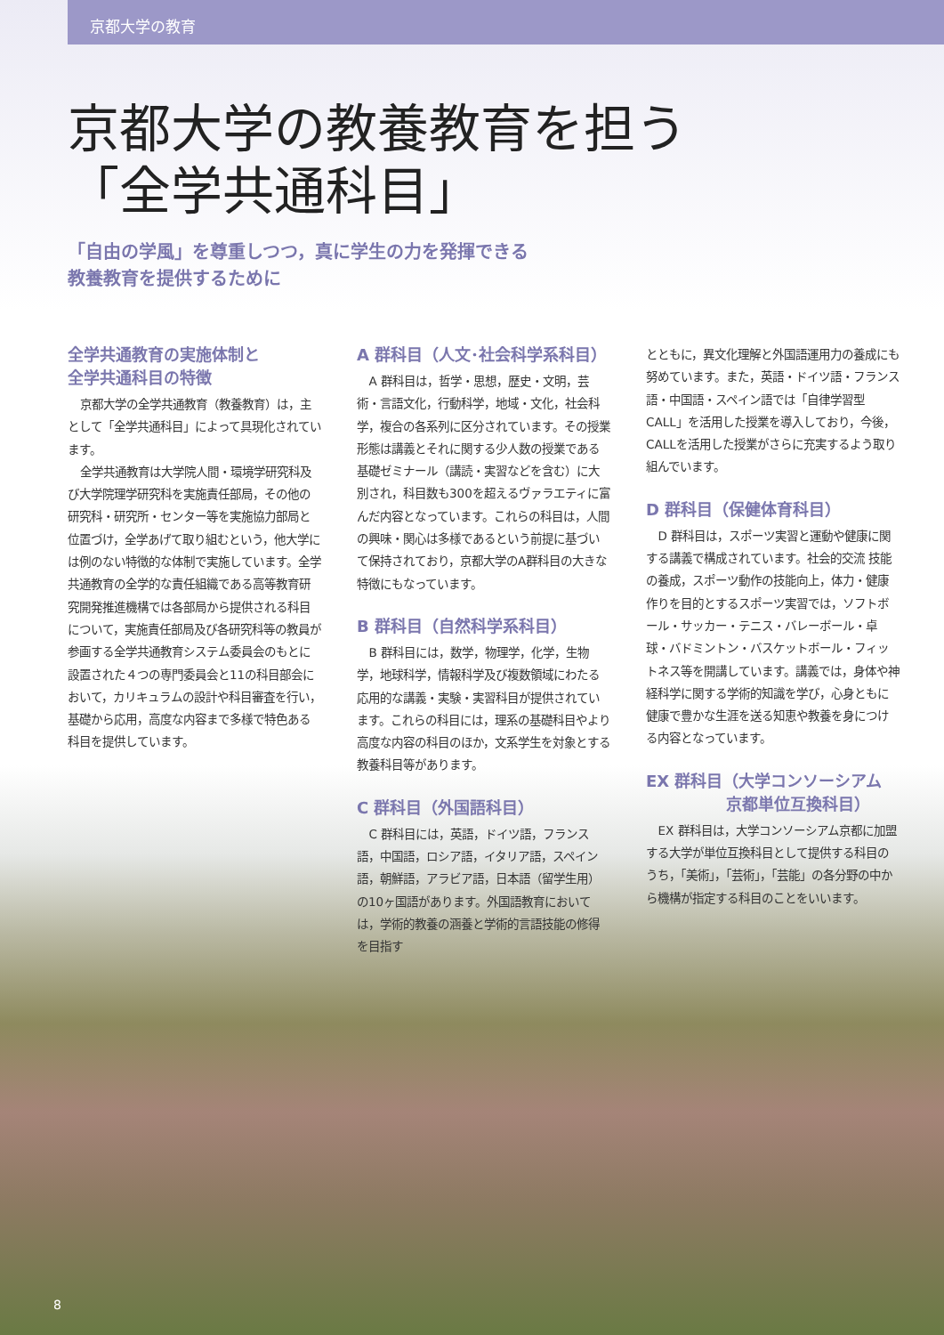京都大学の教育
京都大学の教養教育を担う
「全学共通科目」
「自由の学風」を尊重しつつ，真に学生の力を発揮できる
教養教育を提供するために
全学共通教育の実施体制と
全学共通科目の特徴
京都大学の全学共通教育（教養教育）は，主として「全学共通科目」によって具現化されています。
全学共通教育は大学院人間・環境学研究科及び大学院理学研究科を実施責任部局，その他の研究科・研究所・センター等を実施協力部局と位置づけ，全学あげて取り組むという，他大学には例のない特徴的な体制で実施しています。全学共通教育の全学的な責任組織である高等教育研究開発推進機構では各部局から提供される科目について，実施責任部局及び各研究科等の教員が参画する全学共通教育システム委員会のもとに設置された４つの専門委員会と11の科目部会において，カリキュラムの設計や科目審査を行い，基礎から応用，高度な内容まで多様で特色ある科目を提供しています。
A 群科目（人文･社会科学系科目）
A 群科目は，哲学・思想，歴史・文明，芸術・言語文化，行動科学，地域・文化，社会科学，複合の各系列に区分されています。その授業形態は講義とそれに関する少人数の授業である基礎ゼミナール（講読・実習などを含む）に大別され，科目数も300を超えるヴァラエティに富んだ内容となっています。これらの科目は，人間の興味・関心は多様であるという前提に基づいて保持されており，京都大学のA群科目の大きな特徴にもなっています。
B 群科目（自然科学系科目）
B 群科目には，数学，物理学，化学，生物学，地球科学，情報科学及び複数領域にわたる応用的な講義・実験・実習科目が提供されています。これらの科目には，理系の基礎科目やより高度な内容の科目のほか，文系学生を対象とする教養科目等があります。
C 群科目（外国語科目）
C 群科目には，英語，ドイツ語，フランス語，中国語，ロシア語，イタリア語，スペイン語，朝鮮語，アラビア語，日本語（留学生用）の10ヶ国語があります。外国語教育においては，学術的教養の涵養と学術的言語技能の修得を目指す
とともに，異文化理解と外国語運用力の養成にも努めています。また，英語・ドイツ語・フランス語・中国語・スペイン語では「自律学習型CALL」を活用した授業を導入しており，今後，CALLを活用した授業がさらに充実するよう取り組んでいます。
D 群科目（保健体育科目）
D 群科目は，スポーツ実習と運動や健康に関する講義で構成されています。社会的交流 技能の養成，スポーツ動作の技能向上，体力・健康作りを目的とするスポーツ実習では，ソフトボール・サッカー・テニス・バレーボール・卓球・バドミントン・バスケットボール・フィットネス等を開講しています。講義では，身体や神経科学に関する学術的知識を学び，心身ともに健康で豊かな生涯を送る知恵や教養を身につける内容となっています。
EX 群科目（大学コンソーシアム
     京都単位互換科目）
EX 群科目は，大学コンソーシアム京都に加盟する大学が単位互換科目として提供する科目のうち，「美術」，「芸術」，「芸能」の各分野の中から機構が指定する科目のことをいいます。
8